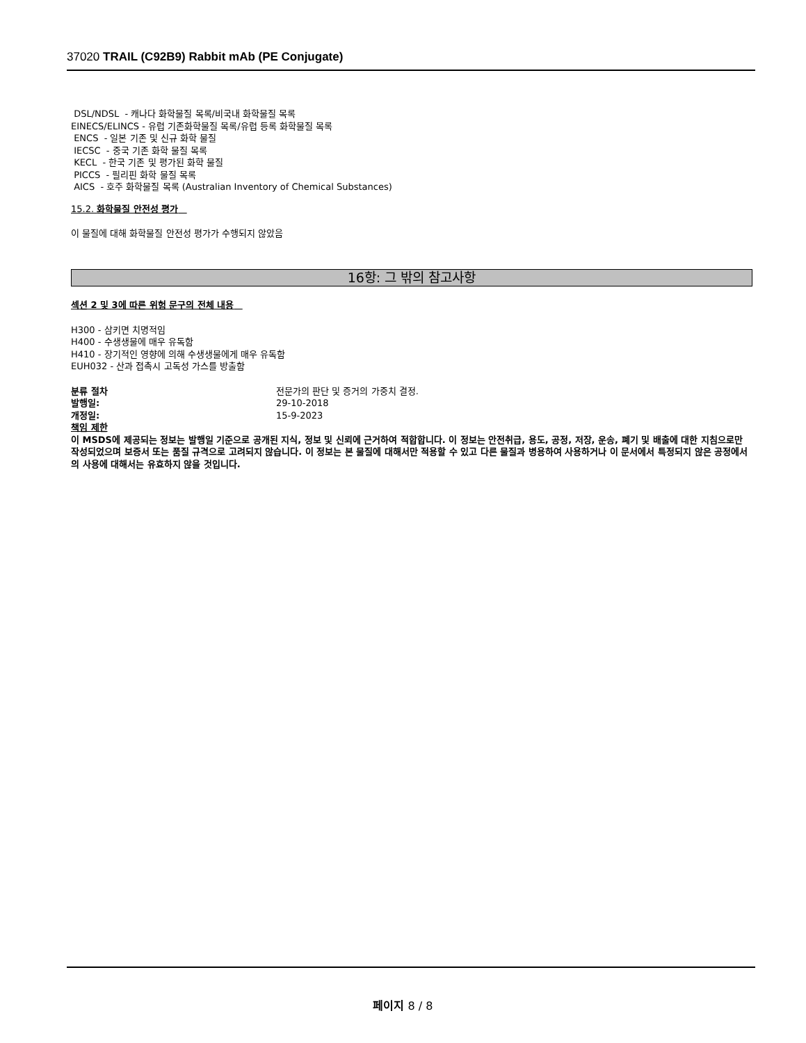37020 TRAIL (C92B9) Rabbit mAb (PE Conjugate)
DSL/NDSL - 캐나다 화학물질 목록/비국내 화학물질 목록
EINECS/ELINCS - 유럽 기존화학물질 목록/유럽 등록 화학물질 목록
ENCS - 일본 기존 및 신규 화학 물질
IECSC - 중국 기존 화학 물질 목록
KECL - 한국 기존 및 평가된 화학 물질
PICCS - 필리핀 화학 물질 목록
AICS - 호주 화학물질 목록 (Australian Inventory of Chemical Substances)
15.2. 화학물질 안전성 평가
이 물질에 대해 화학물질 안전성 평가가 수행되지 않았음
16항: 그 밖의 참고사항
섹션 2 및 3에 따른 위험 문구의 전체 내용
H300 - 삼키면 치명적임
H400 - 수생생물에 매우 유독함
H410 - 장기적인 영향에 의해 수생생물에게 매우 유독함
EUH032 - 산과 접촉시 고독성 가스를 방출함
분류 절차 전문가의 판단 및 증거의 가중치 결정.
발행일: 29-10-2018
개정일: 15-9-2023
책임 제한
이 MSDS에 제공되는 정보는 발행일 기준으로 공개된 지식, 정보 및 신뢰에 근거하여 적합합니다. 이 정보는 안전취급, 용도, 공정, 저장, 운송, 폐기 및 배출에 대한 지침으로만 작성되었으며 보증서 또는 품질 규격으로 고려되지 않습니다. 이 정보는 본 물질에 대해서만 적용할 수 있고 다른 물질과 병용하여 사용하거나 이 문서에서 특정되지 않은 공정에서의 사용에 대해서는 유효하지 않을 것입니다.
페이지 8 / 8